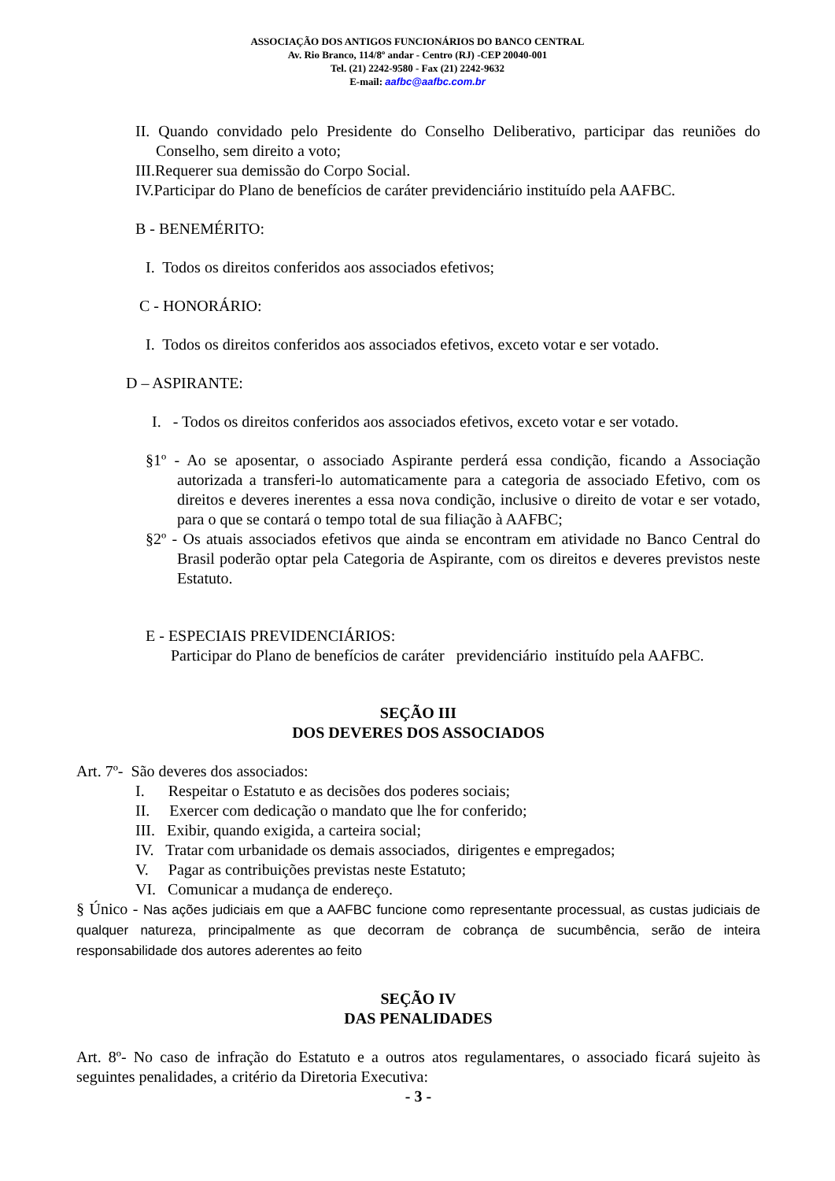ASSOCIAÇÃO DOS ANTIGOS FUNCIONÁRIOS DO BANCO CENTRAL
Av. Rio Branco, 114/8º andar - Centro (RJ) -CEP 20040-001
Tel. (21) 2242-9580 - Fax (21) 2242-9632
E-mail: aafbc@aafbc.com.br
II. Quando convidado pelo Presidente do Conselho Deliberativo, participar das reuniões do Conselho, sem direito a voto;
III.Requerer sua demissão do Corpo Social.
IV.Participar do Plano de benefícios de caráter previdenciário instituído pela AAFBC.
B - BENEMÉRITO:
I. Todos os direitos conferidos aos associados efetivos;
C - HONORÁRIO:
I. Todos os direitos conferidos aos associados efetivos, exceto votar e ser votado.
D – ASPIRANTE:
I. - Todos os direitos conferidos aos associados efetivos, exceto votar e ser votado.
§1º - Ao se aposentar, o associado Aspirante perderá essa condição, ficando a Associação autorizada a transferi-lo automaticamente para a categoria de associado Efetivo, com os direitos e deveres inerentes a essa nova condição, inclusive o direito de votar e ser votado, para o que se contará o tempo total de sua filiação à AAFBC;
§2º - Os atuais associados efetivos que ainda se encontram em atividade no Banco Central do Brasil poderão optar pela Categoria de Aspirante, com os direitos e deveres previstos neste Estatuto.
E - ESPECIAIS PREVIDENCIÁRIOS:
Participar do Plano de benefícios de caráter previdenciário instituído pela AAFBC.
SEÇÃO III
DOS DEVERES DOS ASSOCIADOS
Art. 7º- São deveres dos associados:
I. Respeitar o Estatuto e as decisões dos poderes sociais;
II. Exercer com dedicação o mandato que lhe for conferido;
III. Exibir, quando exigida, a carteira social;
IV. Tratar com urbanidade os demais associados, dirigentes e empregados;
V. Pagar as contribuições previstas neste Estatuto;
VI. Comunicar a mudança de endereço.
§ Único - Nas ações judiciais em que a AAFBC funcione como representante processual, as custas judiciais de qualquer natureza, principalmente as que decorram de cobrança de sucumbência, serão de inteira responsabilidade dos autores aderentes ao feito
SEÇÃO IV
DAS PENALIDADES
Art. 8º- No caso de infração do Estatuto e a outros atos regulamentares, o associado ficará sujeito às seguintes penalidades, a critério da Diretoria Executiva:
- 3 -